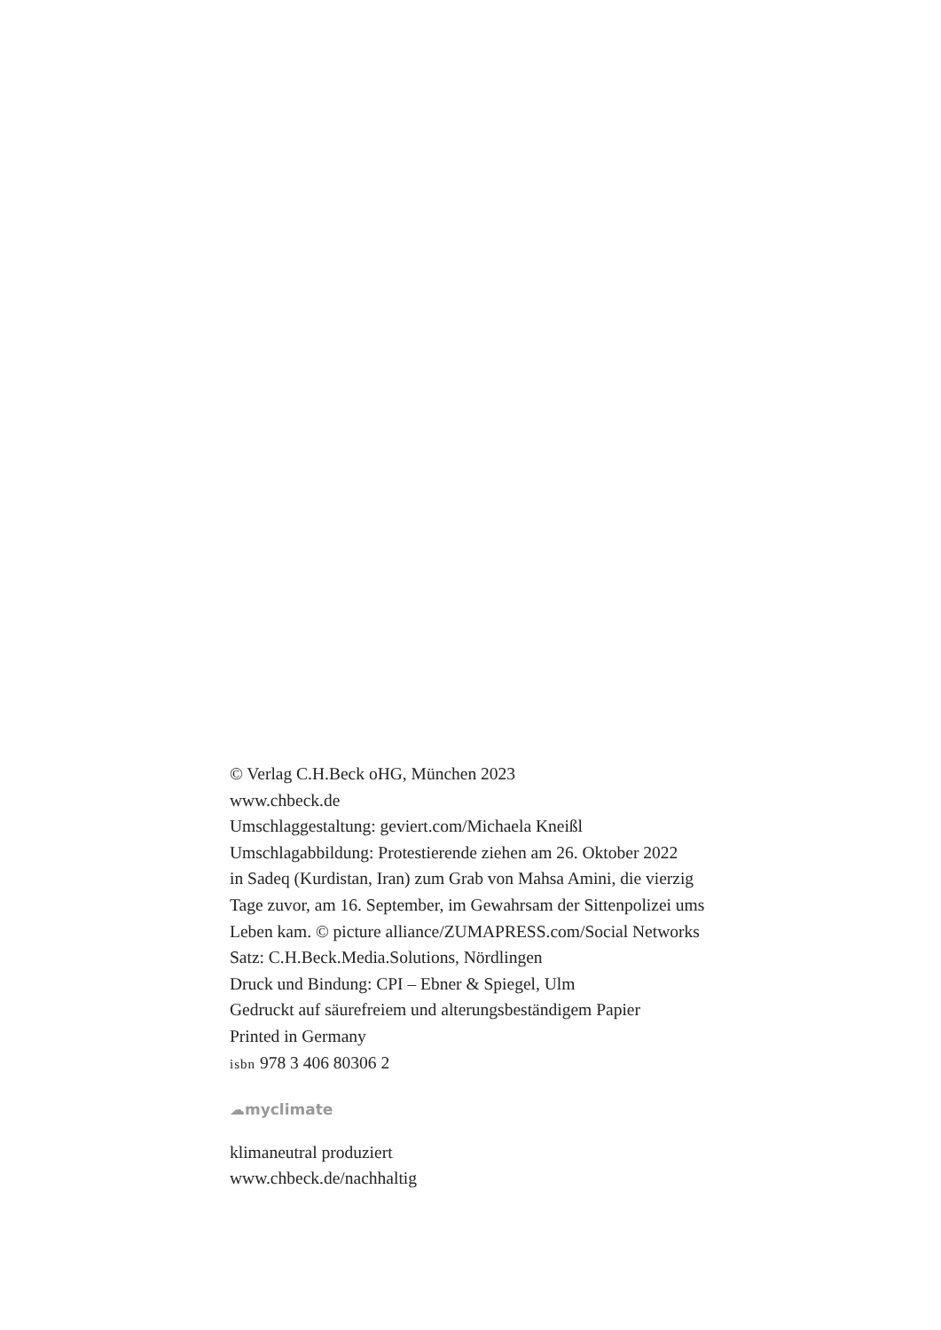© Verlag C.H.Beck oHG, München 2023
www.chbeck.de
Umschlaggestaltung: geviert.com/Michaela Kneißl
Umschlagabbildung: Protestierende ziehen am 26. Oktober 2022
in Sadeq (Kurdistan, Iran) zum Grab von Mahsa Amini, die vierzig
Tage zuvor, am 16. September, im Gewahrsam der Sittenpolizei ums
Leben kam. © picture alliance/ZUMAPRESS.com/Social Networks
Satz: C.H.Beck.Media.Solutions, Nördlingen
Druck und Bindung: CPI – Ebner & Spiegel, Ulm
Gedruckt auf säurefreiem und alterungsbeständigem Papier
Printed in Germany
isbn 978 3 406 80306 2
☁myclimate
klimaneutral produziert
www.chbeck.de/nachhaltig